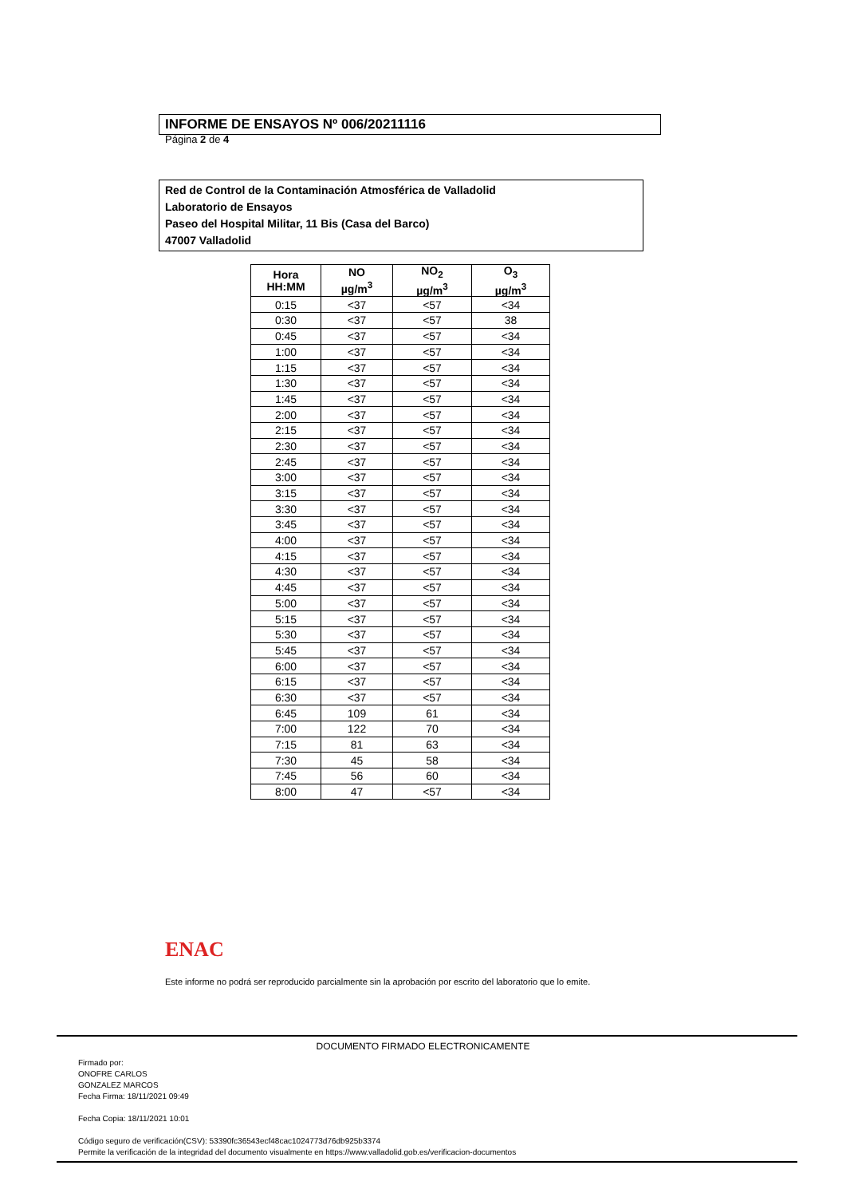INFORME DE ENSAYOS Nº 006/20211116
Página 2 de 4
Red de Control de la Contaminación Atmosférica de Valladolid
Laboratorio de Ensayos
Paseo del Hospital Militar, 11 Bis (Casa del Barco)
47007 Valladolid
| Hora HH:MM | NO µg/m<sup>3</sup> | NO<sub>2</sub> µg/m<sup>3</sup> | O<sub>3</sub> µg/m<sup>3</sup> |
| --- | --- | --- | --- |
| 0:15 | <37 | <57 | <34 |
| 0:30 | <37 | <57 | 38 |
| 0:45 | <37 | <57 | <34 |
| 1:00 | <37 | <57 | <34 |
| 1:15 | <37 | <57 | <34 |
| 1:30 | <37 | <57 | <34 |
| 1:45 | <37 | <57 | <34 |
| 2:00 | <37 | <57 | <34 |
| 2:15 | <37 | <57 | <34 |
| 2:30 | <37 | <57 | <34 |
| 2:45 | <37 | <57 | <34 |
| 3:00 | <37 | <57 | <34 |
| 3:15 | <37 | <57 | <34 |
| 3:30 | <37 | <57 | <34 |
| 3:45 | <37 | <57 | <34 |
| 4:00 | <37 | <57 | <34 |
| 4:15 | <37 | <57 | <34 |
| 4:30 | <37 | <57 | <34 |
| 4:45 | <37 | <57 | <34 |
| 5:00 | <37 | <57 | <34 |
| 5:15 | <37 | <57 | <34 |
| 5:30 | <37 | <57 | <34 |
| 5:45 | <37 | <57 | <34 |
| 6:00 | <37 | <57 | <34 |
| 6:15 | <37 | <57 | <34 |
| 6:30 | <37 | <57 | <34 |
| 6:45 | 109 | 61 | <34 |
| 7:00 | 122 | 70 | <34 |
| 7:15 | 81 | 63 | <34 |
| 7:30 | 45 | 58 | <34 |
| 7:45 | 56 | 60 | <34 |
| 8:00 | 47 | <57 | <34 |
ENAC
Este informe no podrá ser reproducido parcialmente sin la aprobación por escrito del laboratorio que lo emite.
DOCUMENTO FIRMADO ELECTRONICAMENTE
Firmado por:
ONOFRE CARLOS
GONZALEZ MARCOS
Fecha Firma: 18/11/2021 09:49
Fecha Copia: 18/11/2021 10:01
Código seguro de verificación(CSV): 53390fc36543ecf48cac1024773d76db925b3374
Permite la verificación de la integridad del documento visualmente en https://www.valladolid.gob.es/verificacion-documentos